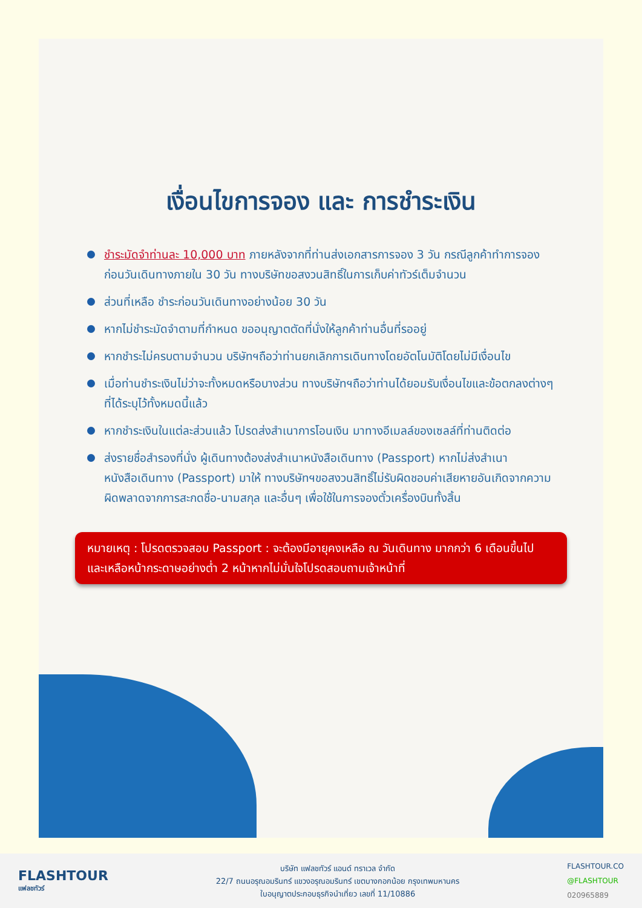เงื่อนไขการจอง และ การชำระเงิน
ชำระมัดจำท่านละ 10,000 บาท ภายหลังจากที่ท่านส่งเอกสารการจอง 3 วัน กรณีลูกค้าทำการจองก่อนวันเดินทางภายใน 30 วัน ทางบริษัทขอสงวนสิทธิ์ในการเก็บค่าทัวร์เต็มจำนวน
ส่วนที่เหลือ ชำระก่อนวันเดินทางอย่างน้อย 30 วัน
หากไม่ชำระมัดจำตามที่กำหนด ขออนุญาตตัดที่นั่งให้ลูกค้าท่านอื่นที่รออยู่
หากชำระไม่ครบตามจำนวน บริษัทฯถือว่าท่านยกเลิกการเดินทางโดยอัตโนมัติโดยไม่มีเงื่อนไข
เมื่อท่านชำระเงินไม่ว่าจะทั้งหมดหรือบางส่วน ทางบริษัทฯถือว่าท่านได้ยอมรับเงื่อนไขและข้อตกลงต่างๆที่ได้ระบุไว้ทั้งหมดนี้แล้ว
หากชำระเงินในแต่ละส่วนแล้ว โปรดส่งสำเนาการโอนเงิน มาทางอีเมลล์ของเซลล์ที่ท่านติดต่อ
ส่งรายชื่อสำรองที่นั่ง ผู้เดินทางต้องส่งสำเนาหนังสือเดินทาง (Passport) หากไม่ส่งสำเนาหนังสือเดินทาง (Passport) มาให้ ทางบริษัทฯขอสงวนสิทธิ์ไม่รับผิดชอบค่าเสียหายอันเกิดจากความผิดพลาดจากการสะกดชื่อ-นามสกุล และอื่นๆ เพื่อใช้ในการจองตั๋วเครื่องบินทั้งสิ้น
หมายเหตุ : โปรดตรวจสอบ Passport : จะต้องมีอายุคงเหลือ ณ วันเดินทาง มากกว่า 6 เดือนขึ้นไป และเหลือหน้ากระดาษอย่างต่ำ 2 หน้าหากไม่มั่นใจโปรดสอบถามเจ้าหน้าที่
FLASHTOUR
แฟลชทัวร์
บริษัท แฟลชทัวร์ แอนด์ ทราเวล จำกัด
22/7 ถนนอรุณอมรินทร์ แขวงอรุณอมรินทร์ เขตบางกอกน้อย กรุงเทพมหานคร
ใบอนุญาตประกอบธุรกิจนำเที่ยว เลขที่ 11/10886
FLASHTOUR.CO
@FLASHTOUR
020965889